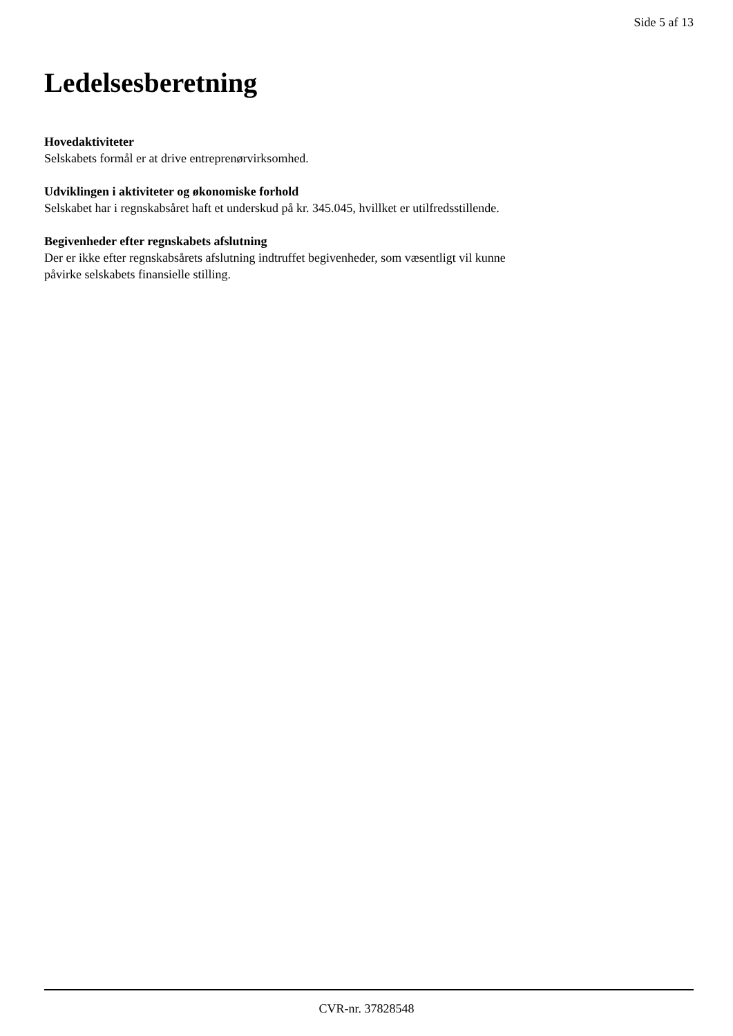Side 5 af 13
Ledelsesberetning
Hovedaktiviteter
Selskabets formål er at drive entreprenørvirksomhed.
Udviklingen i aktiviteter og økonomiske forhold
Selskabet har i regnskabsåret haft et underskud på kr. 345.045, hvillket er utilfredsstillende.
Begivenheder efter regnskabets afslutning
Der er ikke efter regnskabsårets afslutning indtruffet begivenheder, som væsentligt vil kunne
påvirke selskabets finansielle stilling.
CVR-nr. 37828548